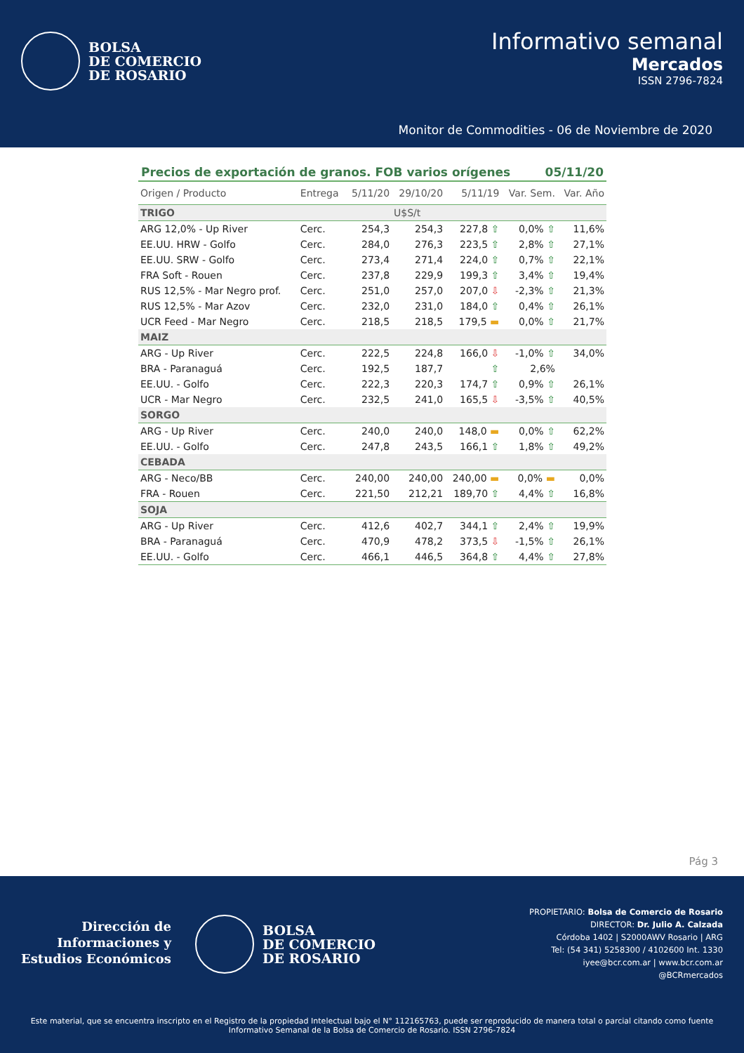BOLSA
DE COMERCIO
DE ROSARIO
Informativo semanal
Mercados
ISSN 2796-7824
Monitor de Commodities - 06 de Noviembre de 2020
Precios de exportación de granos. FOB varios orígenes 05/11/20
| Origen / Producto | Entrega | 5/11/20 | 29/10/20 | 5/11/19 | Var. Sem. | Var. Año |
| --- | --- | --- | --- | --- | --- | --- |
| TRIGO | | | U$S/t | | | |
| ARG 12,0% - Up River | Cerc. | 254,3 | 254,3 | 227,8 ⇧ | 0,0% ⇧ | 11,6% |
| EE.UU. HRW - Golfo | Cerc. | 284,0 | 276,3 | 223,5 ⇧ | 2,8% ⇧ | 27,1% |
| EE.UU. SRW - Golfo | Cerc. | 273,4 | 271,4 | 224,0 ⇧ | 0,7% ⇧ | 22,1% |
| FRA Soft - Rouen | Cerc. | 237,8 | 229,9 | 199,3 ⇧ | 3,4% ⇧ | 19,4% |
| RUS 12,5% - Mar Negro prof. | Cerc. | 251,0 | 257,0 | 207,0 ⇩ | -2,3% ⇧ | 21,3% |
| RUS 12,5% - Mar Azov | Cerc. | 232,0 | 231,0 | 184,0 ⇧ | 0,4% ⇧ | 26,1% |
| UCR Feed - Mar Negro | Cerc. | 218,5 | 218,5 | 179,5 ▬ | 0,0% ⇧ | 21,7% |
| MAIZ | | | | | | |
| ARG - Up River | Cerc. | 222,5 | 224,8 | 166,0 ⇩ | -1,0% ⇧ | 34,0% |
| BRA - Paranaguá | Cerc. | 192,5 | 187,7 | ⇧ | 2,6% | |
| EE.UU. - Golfo | Cerc. | 222,3 | 220,3 | 174,7 ⇧ | 0,9% ⇧ | 26,1% |
| UCR - Mar Negro | Cerc. | 232,5 | 241,0 | 165,5 ⇩ | -3,5% ⇧ | 40,5% |
| SORGO | | | | | | |
| ARG - Up River | Cerc. | 240,0 | 240,0 | 148,0 ▬ | 0,0% ⇧ | 62,2% |
| EE.UU. - Golfo | Cerc. | 247,8 | 243,5 | 166,1 ⇧ | 1,8% ⇧ | 49,2% |
| CEBADA | | | | | | |
| ARG - Neco/BB | Cerc. | 240,00 | 240,00 | 240,00 ▬ | 0,0% ▬ | 0,0% |
| FRA - Rouen | Cerc. | 221,50 | 212,21 | 189,70 ⇧ | 4,4% ⇧ | 16,8% |
| SOJA | | | | | | |
| ARG - Up River | Cerc. | 412,6 | 402,7 | 344,1 ⇧ | 2,4% ⇧ | 19,9% |
| BRA - Paranaguá | Cerc. | 470,9 | 478,2 | 373,5 ⇩ | -1,5% ⇧ | 26,1% |
| EE.UU. - Golfo | Cerc. | 466,1 | 446,5 | 364,8 ⇧ | 4,4% ⇧ | 27,8% |
Pág 3
Dirección de
Informaciones y
Estudios Económicos
BOLSA
DE COMERCIO
DE ROSARIO
PROPIETARIO: Bolsa de Comercio de Rosario
DIRECTOR: Dr. Julio A. Calzada
Córdoba 1402 | S2000AWV Rosario | ARG
Tel: (54 341) 5258300 / 4102600 Int. 1330
iyee@bcr.com.ar | www.bcr.com.ar
@BCRmercados
Este material, que se encuentra inscripto en el Registro de la propiedad Intelectual bajo el N° 112165763, puede ser reproducido de manera total o parcial citando como fuente Informativo Semanal de la Bolsa de Comercio de Rosario. ISSN 2796-7824